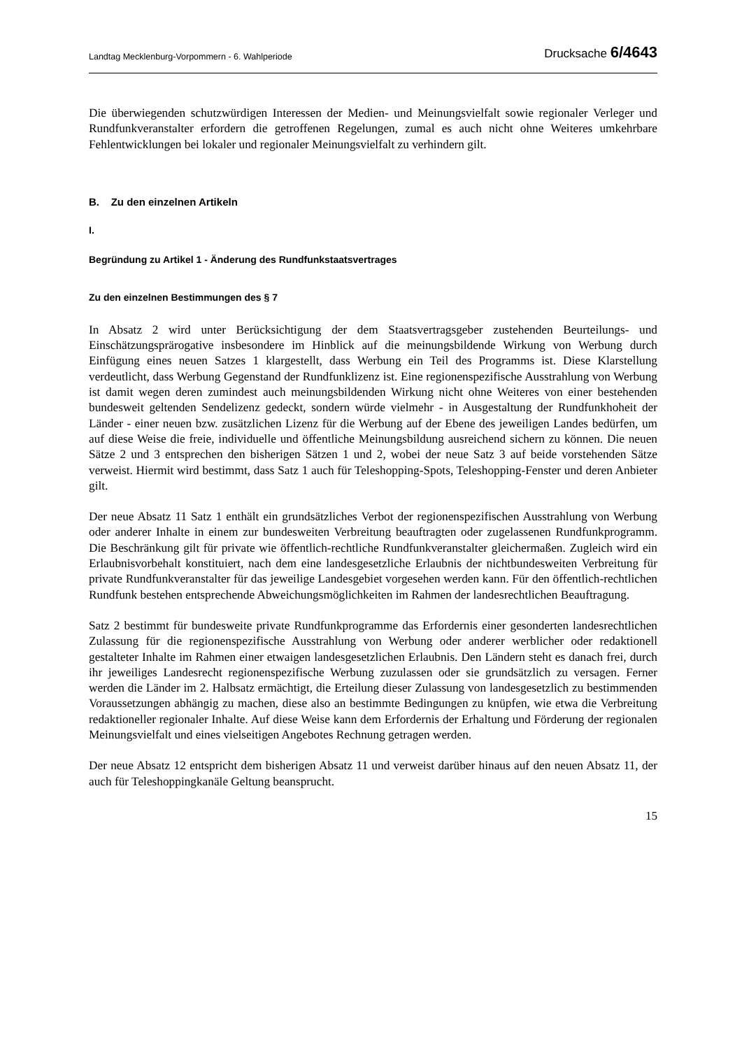Landtag Mecklenburg-Vorpommern - 6. Wahlperiode Drucksache 6/4643
Die überwiegenden schutzwürdigen Interessen der Medien- und Meinungsvielfalt sowie regionaler Verleger und Rundfunkveranstalter erfordern die getroffenen Regelungen, zumal es auch nicht ohne Weiteres umkehrbare Fehlentwicklungen bei lokaler und regionaler Meinungsvielfalt zu verhindern gilt.
B. Zu den einzelnen Artikeln
I.
Begründung zu Artikel 1 - Änderung des Rundfunkstaatsvertrages
Zu den einzelnen Bestimmungen des § 7
In Absatz 2 wird unter Berücksichtigung der dem Staatsvertragsgeber zustehenden Beurteilungs- und Einschätzungsprärogative insbesondere im Hinblick auf die meinungsbildende Wirkung von Werbung durch Einfügung eines neuen Satzes 1 klargestellt, dass Werbung ein Teil des Programms ist. Diese Klarstellung verdeutlicht, dass Werbung Gegenstand der Rundfunklizenz ist. Eine regionenspezifische Ausstrahlung von Werbung ist damit wegen deren zumindest auch meinungsbildenden Wirkung nicht ohne Weiteres von einer bestehenden bundesweit geltenden Sendelizenz gedeckt, sondern würde vielmehr - in Ausgestaltung der Rundfunkhoheit der Länder - einer neuen bzw. zusätzlichen Lizenz für die Werbung auf der Ebene des jeweiligen Landes bedürfen, um auf diese Weise die freie, individuelle und öffentliche Meinungsbildung ausreichend sichern zu können. Die neuen Sätze 2 und 3 entsprechen den bisherigen Sätzen 1 und 2, wobei der neue Satz 3 auf beide vorstehenden Sätze verweist. Hiermit wird bestimmt, dass Satz 1 auch für Teleshopping-Spots, Teleshopping-Fenster und deren Anbieter gilt.
Der neue Absatz 11 Satz 1 enthält ein grundsätzliches Verbot der regionenspezifischen Ausstrahlung von Werbung oder anderer Inhalte in einem zur bundesweiten Verbreitung beauftragten oder zugelassenen Rundfunkprogramm. Die Beschränkung gilt für private wie öffentlich-rechtliche Rundfunkveranstalter gleichermaßen. Zugleich wird ein Erlaubnisvorbehalt konstituiert, nach dem eine landesgesetzliche Erlaubnis der nichtbundesweiten Verbreitung für private Rundfunkveranstalter für das jeweilige Landesgebiet vorgesehen werden kann. Für den öffentlich-rechtlichen Rundfunk bestehen entsprechende Abweichungsmöglichkeiten im Rahmen der landesrechtlichen Beauftragung.
Satz 2 bestimmt für bundesweite private Rundfunkprogramme das Erfordernis einer gesonderten landesrechtlichen Zulassung für die regionenspezifische Ausstrahlung von Werbung oder anderer werblicher oder redaktionell gestalteter Inhalte im Rahmen einer etwaigen landesgesetzlichen Erlaubnis. Den Ländern steht es danach frei, durch ihr jeweiliges Landesrecht regionenspezifische Werbung zuzulassen oder sie grundsätzlich zu versagen. Ferner werden die Länder im 2. Halbsatz ermächtigt, die Erteilung dieser Zulassung von landesgesetzlich zu bestimmenden Voraussetzungen abhängig zu machen, diese also an bestimmte Bedingungen zu knüpfen, wie etwa die Verbreitung redaktioneller regionaler Inhalte. Auf diese Weise kann dem Erfordernis der Erhaltung und Förderung der regionalen Meinungsvielfalt und eines vielseitigen Angebotes Rechnung getragen werden.
Der neue Absatz 12 entspricht dem bisherigen Absatz 11 und verweist darüber hinaus auf den neuen Absatz 11, der auch für Teleshoppingkanäle Geltung beansprucht.
15